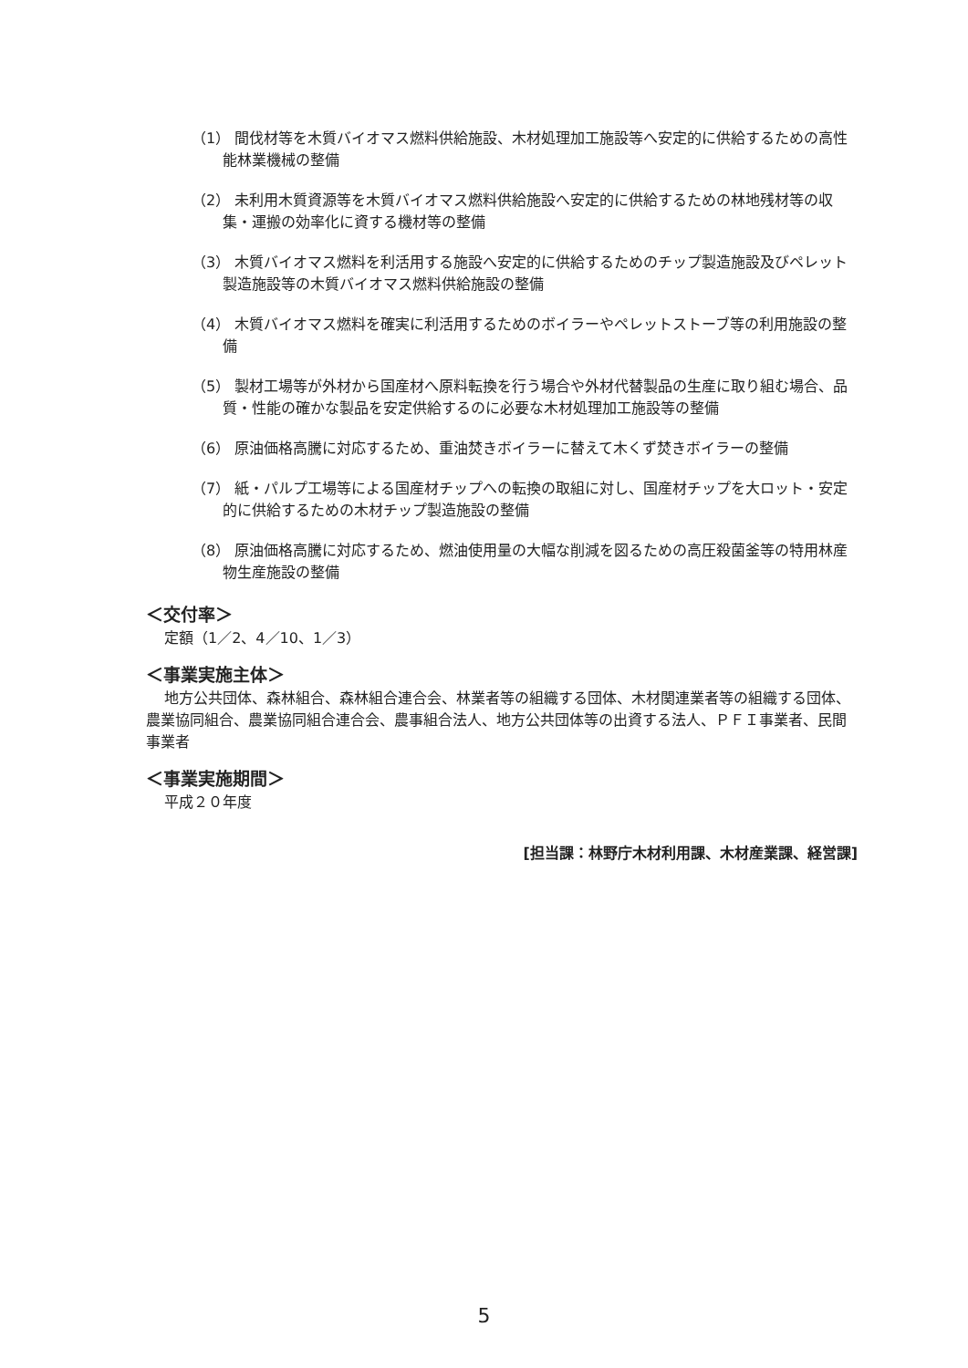（1） 間伐材等を木質バイオマス燃料供給施設、木材処理加工施設等へ安定的に供給するための高性能林業機械の整備
（2） 未利用木質資源等を木質バイオマス燃料供給施設へ安定的に供給するための林地残材等の収集・運搬の効率化に資する機材等の整備
（3） 木質バイオマス燃料を利活用する施設へ安定的に供給するためのチップ製造施設及びペレット製造施設等の木質バイオマス燃料供給施設の整備
（4） 木質バイオマス燃料を確実に利活用するためのボイラーやペレットストーブ等の利用施設の整備
（5） 製材工場等が外材から国産材へ原料転換を行う場合や外材代替製品の生産に取り組む場合、品質・性能の確かな製品を安定供給するのに必要な木材処理加工施設等の整備
（6） 原油価格高騰に対応するため、重油焚きボイラーに替えて木くず焚きボイラーの整備
（7） 紙・パルプ工場等による国産材チップへの転換の取組に対し、国産材チップを大ロット・安定的に供給するための木材チップ製造施設の整備
（8） 原油価格高騰に対応するため、燃油使用量の大幅な削減を図るための高圧殺菌釜等の特用林産物生産施設の整備
＜交付率＞
定額（1／2、4／10、1／3）
＜事業実施主体＞
地方公共団体、森林組合、森林組合連合会、林業者等の組織する団体、木材関連業者等の組織する団体、農業協同組合、農業協同組合連合会、農事組合法人、地方公共団体等の出資する法人、ＰＦＩ事業者、民間事業者
＜事業実施期間＞
平成２０年度
[担当課：林野庁木材利用課、木材産業課、経営課]
5